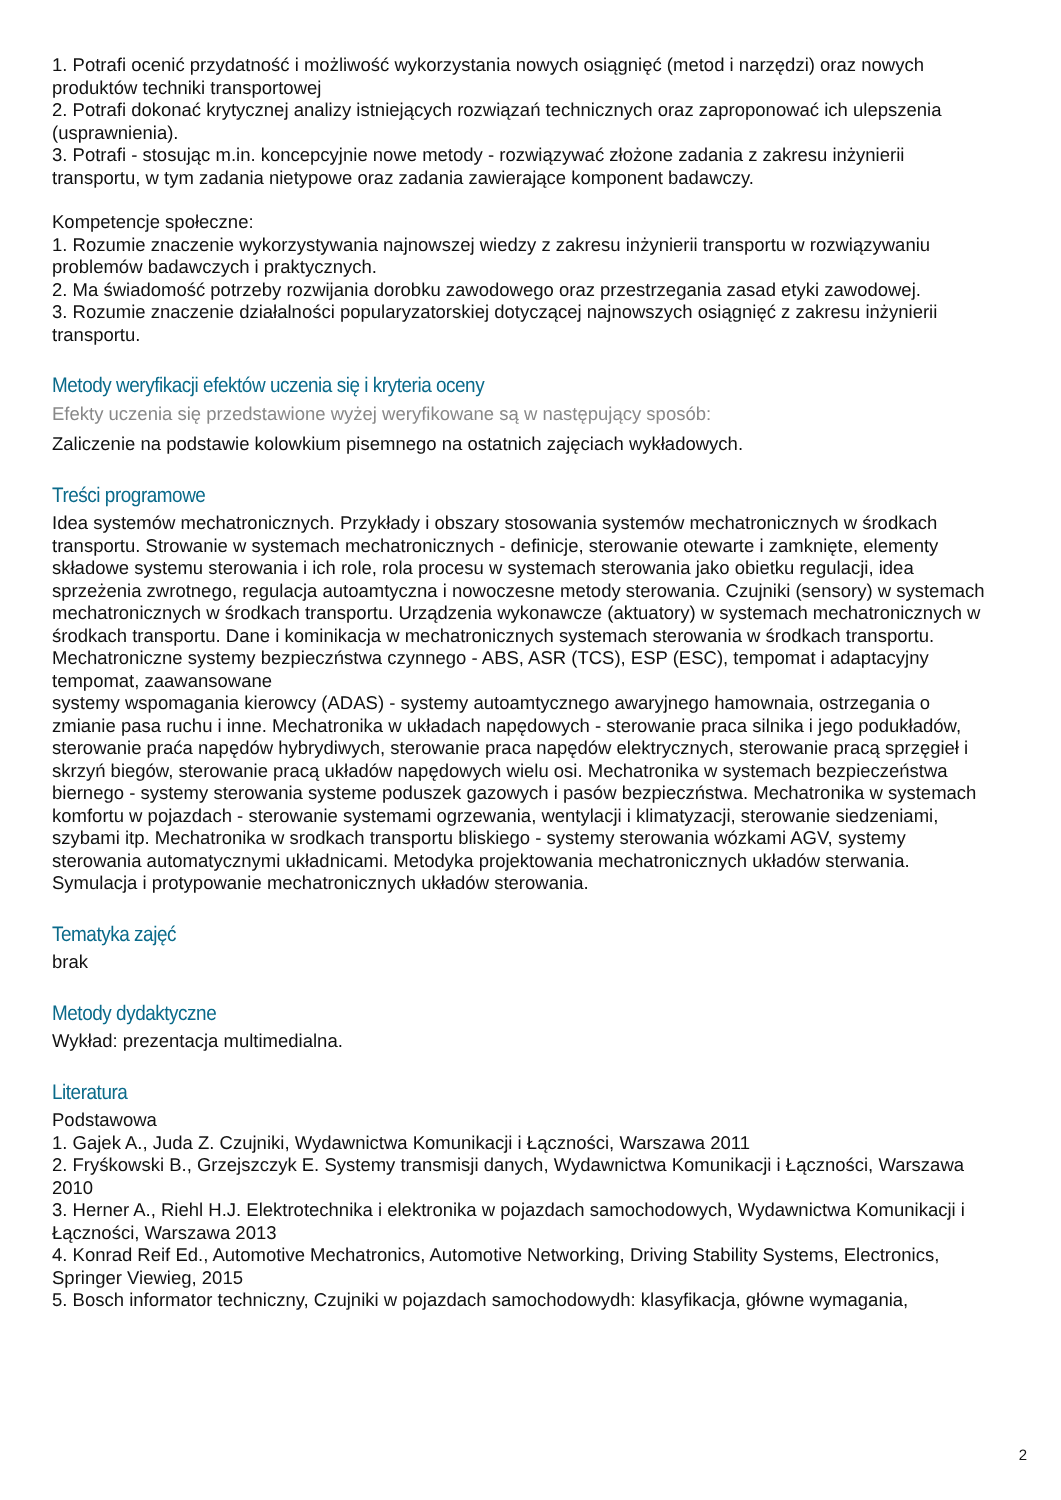1. Potrafi ocenić przydatność i możliwość wykorzystania nowych osiągnięć (metod i narzędzi) oraz nowych produktów techniki transportowej
2. Potrafi dokonać krytycznej analizy istniejących rozwiązań technicznych oraz zaproponować ich ulepszenia (usprawnienia).
3. Potrafi - stosując m.in. koncepcyjnie nowe metody - rozwiązywać złożone zadania z zakresu inżynierii transportu, w tym zadania nietypowe oraz zadania zawierające komponent badawczy.
Kompetencje społeczne:
1. Rozumie znaczenie wykorzystywania najnowszej wiedzy z zakresu inżynierii transportu w rozwiązywaniu problemów badawczych i praktycznych.
2. Ma świadomość potrzeby rozwijania dorobku zawodowego oraz przestrzegania zasad etyki zawodowej.
3. Rozumie znaczenie działalności popularyzatorskiej dotyczącej najnowszych osiągnięć z zakresu inżynierii transportu.
Metody weryfikacji efektów uczenia się i kryteria oceny
Efekty uczenia się przedstawione wyżej weryfikowane są w następujący sposób:
Zaliczenie na podstawie kolowkium pisemnego na ostatnich zajęciach wykładowych.
Treści programowe
Idea systemów mechatronicznych. Przykłady i obszary stosowania systemów mechatronicznych w środkach transportu. Strowanie w systemach mechatronicznych - definicje, sterowanie otewarte i zamknięte, elementy składowe systemu sterowania i ich role, rola procesu w systemach sterowania jako obietku regulacji, idea sprzeżenia zwrotnego, regulacja autoamtyczna i nowoczesne metody sterowania. Czujniki (sensory) w systemach mechatronicznych w środkach transportu. Urządzenia wykonawcze (aktuatory) w systemach mechatronicznych w środkach transportu. Dane i kominikacja w mechatronicznych systemach sterowania w środkach transportu. Mechatroniczne systemy bezpieczństwa czynnego - ABS, ASR (TCS), ESP (ESC), tempomat i adaptacyjny tempomat, zaawansowane
systemy wspomagania kierowcy (ADAS) - systemy autoamtycznego awaryjnego hamownaia, ostrzegania o zmianie pasa ruchu i inne. Mechatronika w układach napędowych - sterowanie praca silnika i jego podukładów, sterowanie praća napędów hybrydiwych, sterowanie praca napędów elektrycznych, sterowanie pracą sprzęgieł i skrzyń biegów, sterowanie pracą układów napędowych wielu osi. Mechatronika w systemach bezpieczeństwa biernego - systemy sterowania systeme poduszek gazowych i pasów bezpieczństwa. Mechatronika w systemach komfortu w pojazdach - sterowanie systemami ogrzewania, wentylacji i klimatyzacji, sterowanie siedzeniami, szybami itp. Mechatronika w srodkach transportu bliskiego - systemy sterowania wózkami AGV, systemy sterowania automatycznymi układnicami. Metodyka projektowania mechatronicznych układów sterwania. Symulacja i protypowanie mechatronicznych układów sterowania.
Tematyka zajęć
brak
Metody dydaktyczne
Wykład: prezentacja multimedialna.
Literatura
Podstawowa
1. Gajek A., Juda Z. Czujniki, Wydawnictwa Komunikacji i Łączności, Warszawa 2011
2. Fryśkowski B., Grzejszczyk E. Systemy transmisji danych, Wydawnictwa Komunikacji i Łączności, Warszawa 2010
3. Herner A., Riehl H.J. Elektrotechnika i elektronika w pojazdach samochodowych, Wydawnictwa Komunikacji i Łączności, Warszawa 2013
4. Konrad Reif Ed., Automotive Mechatronics, Automotive Networking, Driving Stability Systems, Electronics, Springer Viewieg, 2015
5. Bosch informator techniczny, Czujniki w pojazdach samochodowydh: klasyfikacja, główne wymagania,
2